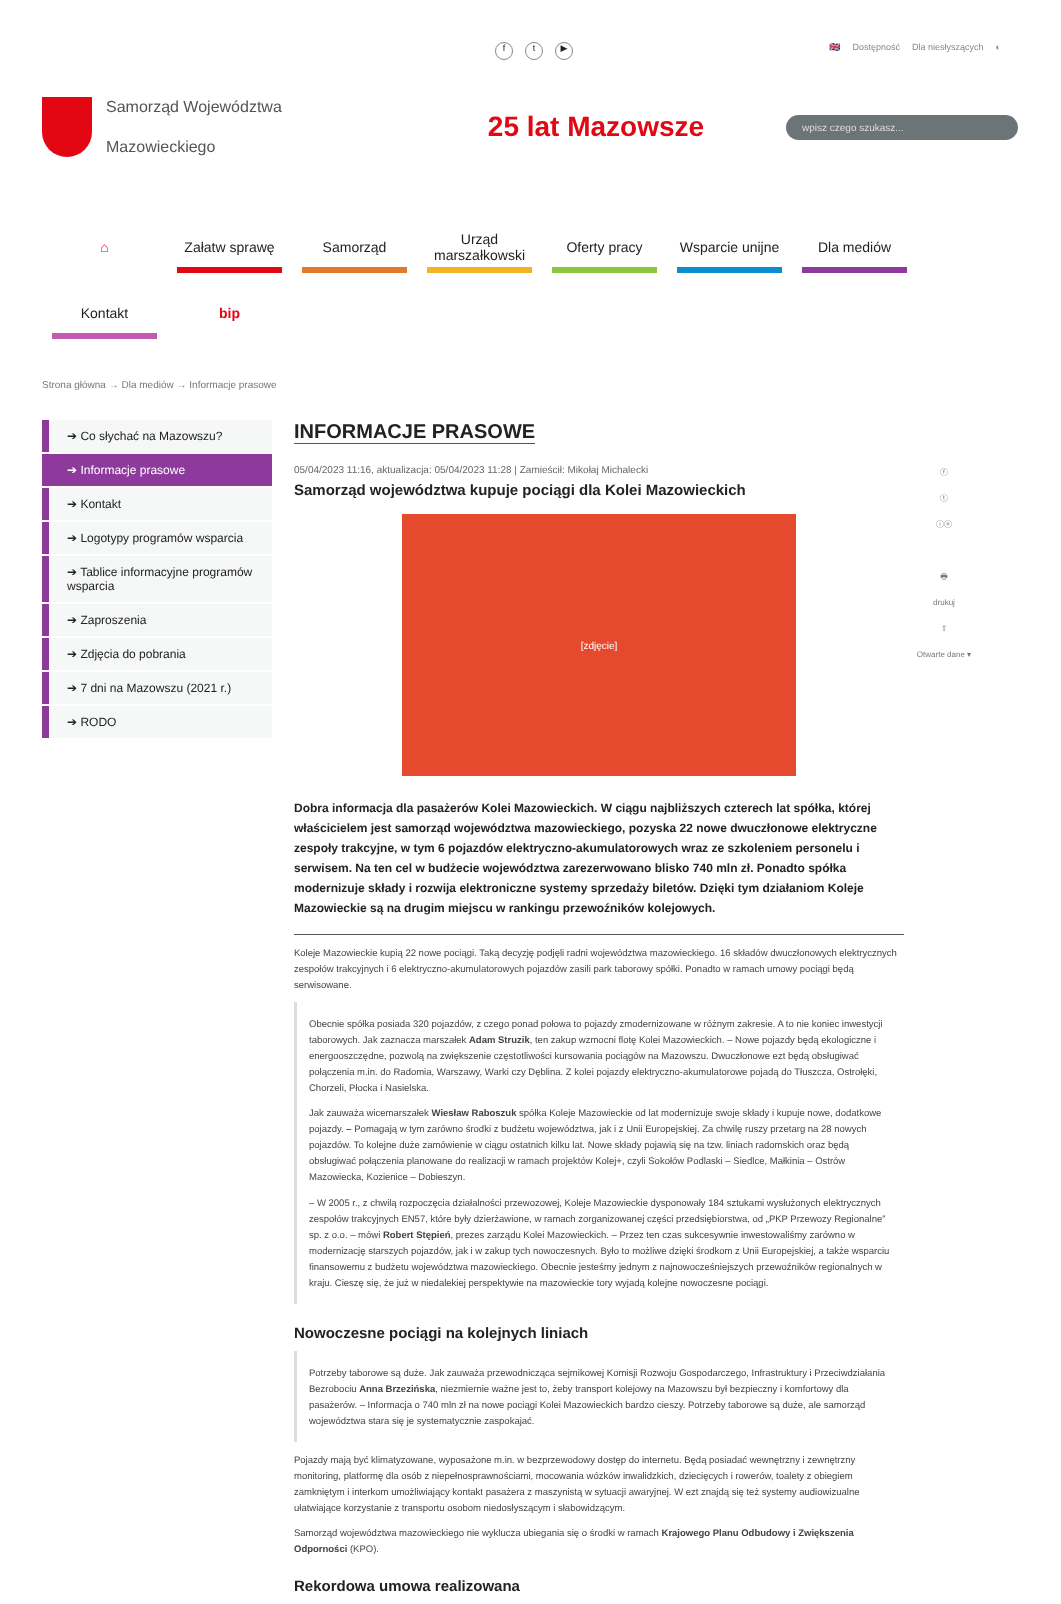ft ▶
🇬🇧 Dostępność Dla niesłyszących ◐
Samorząd Województwa
Mazowieckiego
25 lat Mazowsze
wpisz czego szukasz...
⌂
Załatw sprawę
Samorząd
Urząd marszałkowski
Oferty pracy
Wsparcie unijne
Dla mediów
Kontakt
bip
Strona główna → Dla mediów → Informacje prasowe
➔ Co słychać na Mazowszu?
➔ Informacje prasowe
➔ Kontakt
➔ Logotypy programów wsparcia
➔ Tablice informacyjne programów wsparcia
➔ Zaproszenia
➔ Zdjęcia do pobrania
➔ 7 dni na Mazowszu (2021 r.)
➔ RODO
INFORMACJE PRASOWE
05/04/2023 11:16, aktualizacja: 05/04/2023 11:28 | Zamieścił: Mikołaj Michalecki
Samorząd województwa kupuje pociągi dla Kolei Mazowieckich
[zdjęcie]
Dobra informacja dla pasażerów Kolei Mazowieckich. W ciągu najbliższych czterech lat spółka, której właścicielem jest samorząd województwa mazowieckiego, pozyska 22 nowe dwuczłonowe elektryczne zespoły trakcyjne, w tym 6 pojazdów elektryczno-akumulatorowych wraz ze szkoleniem personelu i serwisem. Na ten cel w budżecie województwa zarezerwowano blisko 740 mln zł. Ponadto spółka modernizuje składy i rozwija elektroniczne systemy sprzedaży biletów. Dzięki tym działaniom Koleje Mazowieckie są na drugim miejscu w rankingu przewoźników kolejowych.
Koleje Mazowieckie kupią 22 nowe pociągi. Taką decyzję podjęli radni województwa mazowieckiego. 16 składów dwuczłonowych elektrycznych zespołów trakcyjnych i 6 elektryczno-akumulatorowych pojazdów zasili park taborowy spółki. Ponadto w ramach umowy pociągi będą serwisowane.
Obecnie spółka posiada 320 pojazdów, z czego ponad połowa to pojazdy zmodernizowane w różnym zakresie. A to nie koniec inwestycji taborowych. Jak zaznacza marszałek Adam Struzik, ten zakup wzmocni flotę Kolei Mazowieckich. – Nowe pojazdy będą ekologiczne i energooszczędne, pozwolą na zwiększenie częstotliwości kursowania pociągów na Mazowszu. Dwuczłonowe ezt będą obsługiwać połączenia m.in. do Radomia, Warszawy, Warki czy Dęblina. Z kolei pojazdy elektryczno-akumulatorowe pojadą do Tłuszcza, Ostrołęki, Chorzeli, Płocka i Nasielska.
Jak zauważa wicemarszałek Wiesław Raboszuk spółka Koleje Mazowieckie od lat modernizuje swoje składy i kupuje nowe, dodatkowe pojazdy. – Pomagają w tym zarówno środki z budżetu województwa, jak i z Unii Europejskiej. Za chwilę ruszy przetarg na 28 nowych pojazdów. To kolejne duże zamówienie w ciągu ostatnich kilku lat. Nowe składy pojawią się na tzw. liniach radomskich oraz będą obsługiwać połączenia planowane do realizacji w ramach projektów Kolej+, czyli Sokołów Podlaski – Siedlce, Małkinia – Ostrów Mazowiecka, Kozienice – Dobieszyn.
– W 2005 r., z chwilą rozpoczęcia działalności przewozowej, Koleje Mazowieckie dysponowały 184 sztukami wysłużonych elektrycznych zespołów trakcyjnych EN57, które były dzierżawione, w ramach zorganizowanej części przedsiębiorstwa, od „PKP Przewozy Regionalne” sp. z o.o. – mówi Robert Stępień, prezes zarządu Kolei Mazowieckich. – Przez ten czas sukcesywnie inwestowaliśmy zarówno w modernizację starszych pojazdów, jak i w zakup tych nowoczesnych. Było to możliwe dzięki środkom z Unii Europejskiej, a także wsparciu finansowemu z budżetu województwa mazowieckiego. Obecnie jesteśmy jednym z najnowocześniejszych przewoźników regionalnych w kraju. Cieszę się, że już w niedalekiej perspektywie na mazowieckie tory wyjadą kolejne nowoczesne pociągi.
Nowoczesne pociągi na kolejnych liniach
Potrzeby taborowe są duże. Jak zauważa przewodnicząca sejmikowej Komisji Rozwoju Gospodarczego, Infrastruktury i Przeciwdziałania Bezrobociu Anna Brzezińska, niezmiernie ważne jest to, żeby transport kolejowy na Mazowszu był bezpieczny i komfortowy dla pasażerów. – Informacja o 740 mln zł na nowe pociągi Kolei Mazowieckich bardzo cieszy. Potrzeby taborowe są duże, ale samorząd województwa stara się je systematycznie zaspokajać.
Pojazdy mają być klimatyzowane, wyposażone m.in. w bezprzewodowy dostęp do internetu. Będą posiadać wewnętrzny i zewnętrzny monitoring, platformę dla osób z niepełnosprawnościami, mocowania wózków inwalidzkich, dziecięcych i rowerów, toalety z obiegiem zamkniętym i interkom umożliwiający kontakt pasażera z maszynistą w sytuacji awaryjnej. W ezt znajdą się też systemy audiowizualne ułatwiające korzystanie z transportu osobom niedosłyszącym i słabowidzącym.
Samorząd województwa mazowieckiego nie wyklucza ubiegania się o środki w ramach Krajowego Planu Odbudowy i Zwiększenia Odporności (KPO).
Rekordowa umowa realizowana
ⓕ
ⓣ
ⓘⓝ
🖶
drukuj
⇪
Otwarte dane ▾